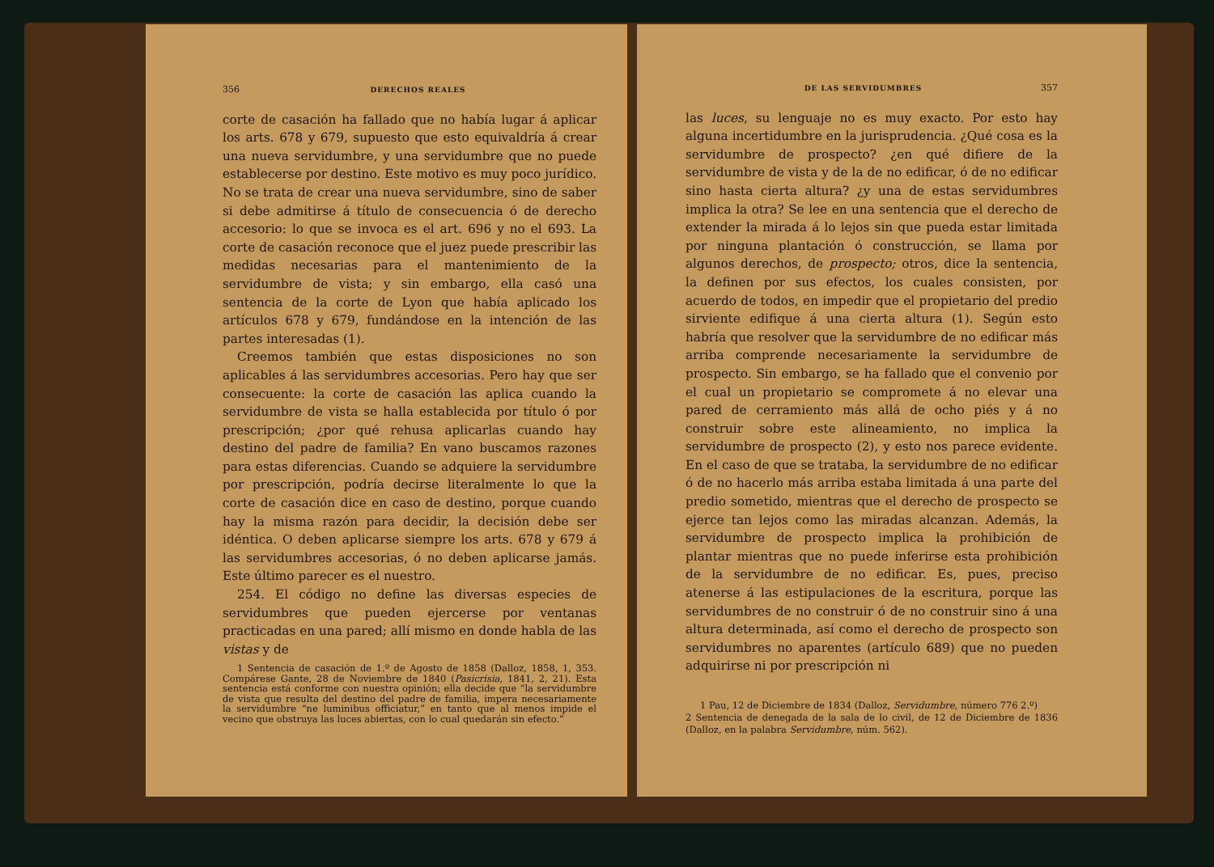356 DERECHOS REALES
corte de casación ha fallado que no había lugar á aplicar los arts. 678 y 679, supuesto que esto equivaldría á crear una nueva servidumbre, y una servidumbre que no puede establecerse por destino. Este motivo es muy poco jurídico. No se trata de crear una nueva servidumbre, sino de saber si debe admitirse á título de consecuencia ó de derecho accesorio: lo que se invoca es el art. 696 y no el 693. La corte de casación reconoce que el juez puede prescribir las medidas necesarias para el mantenimiento de la servidumbre de vista; y sin embargo, ella casó una sentencia de la corte de Lyon que había aplicado los artículos 678 y 679, fundándose en la intención de las partes interesadas (1).
Creemos también que estas disposiciones no son aplicables á las servidumbres accesorias. Pero hay que ser consecuente: la corte de casación las aplica cuando la servidumbre de vista se halla establecida por título ó por prescripción; ¿por qué rehusa aplicarlas cuando hay destino del padre de familia? En vano buscamos razones para estas diferencias. Cuando se adquiere la servidumbre por prescripción, podría decirse literalmente lo que la corte de casación dice en caso de destino, porque cuando hay la misma razón para decidir, la decisión debe ser idéntica. O deben aplicarse siempre los arts. 678 y 679 á las servidumbres accesorias, ó no deben aplicarse jamás. Este último parecer es el nuestro.
254. El código no define las diversas especies de servidumbres que pueden ejercerse por ventanas practicadas en una pared; allí mismo en donde habla de las vistas y de
1 Sentencia de casación de 1.º de Agosto de 1858 (Dalloz, 1858, 1, 353. Compárese Gante, 28 de Noviembre de 1840 (Pasicrisia, 1841, 2, 21). Esta sentencia está conforme con nuestra opinión; ella decide que “la servidumbre de vista que resulta del destino del padre de familia, impera necesariamente la servidumbre “ne luminibus officiatur,” en tanto que al menos impide el vecino que obstruya las luces abiertas, con lo cual quedarán sin efecto.”
DE LAS SERVIDUMBRES 357
las luces, su lenguaje no es muy exacto. Por esto hay alguna incertidumbre en la jurisprudencia. ¿Qué cosa es la servidumbre de prospecto? ¿en qué difiere de la servidumbre de vista y de la de no edificar, ó de no edificar sino hasta cierta altura? ¿y una de estas servidumbres implica la otra? Se lee en una sentencia que el derecho de extender la mirada á lo lejos sin que pueda estar limitada por ninguna plantación ó construcción, se llama por algunos derechos, de prospecto; otros, dice la sentencia, la definen por sus efectos, los cuales consisten, por acuerdo de todos, en impedir que el propietario del predio sirviente edifique á una cierta altura (1). Según esto habría que resolver que la servidumbre de no edificar más arriba comprende necesariamente la servidumbre de prospecto. Sin embargo, se ha fallado que el convenio por el cual un propietario se compromete á no elevar una pared de cerramiento más allá de ocho piés y á no construir sobre este alineamiento, no implica la servidumbre de prospecto (2), y esto nos parece evidente. En el caso de que se trataba, la servidumbre de no edificar ó de no hacerlo más arriba estaba limitada á una parte del predio sometido, mientras que el derecho de prospecto se ejerce tan lejos como las miradas alcanzan. Además, la servidumbre de prospecto implica la prohibición de plantar mientras que no puede inferirse esta prohibición de la servidumbre de no edificar. Es, pues, preciso atenerse á las estipulaciones de la escritura, porque las servidumbres de no construir ó de no construir sino á una altura determinada, así como el derecho de prospecto son servidumbres no aparentes (artículo 689) que no pueden adquirirse ni por prescripción ni
1 Pau, 12 de Diciembre de 1834 (Dalloz, Servidumbre, número 776 2.º)
2 Sentencia de denegada de la sala de lo civil, de 12 de Diciembre de 1836 (Dalloz, en la palabra Servidumbre, núm. 562).